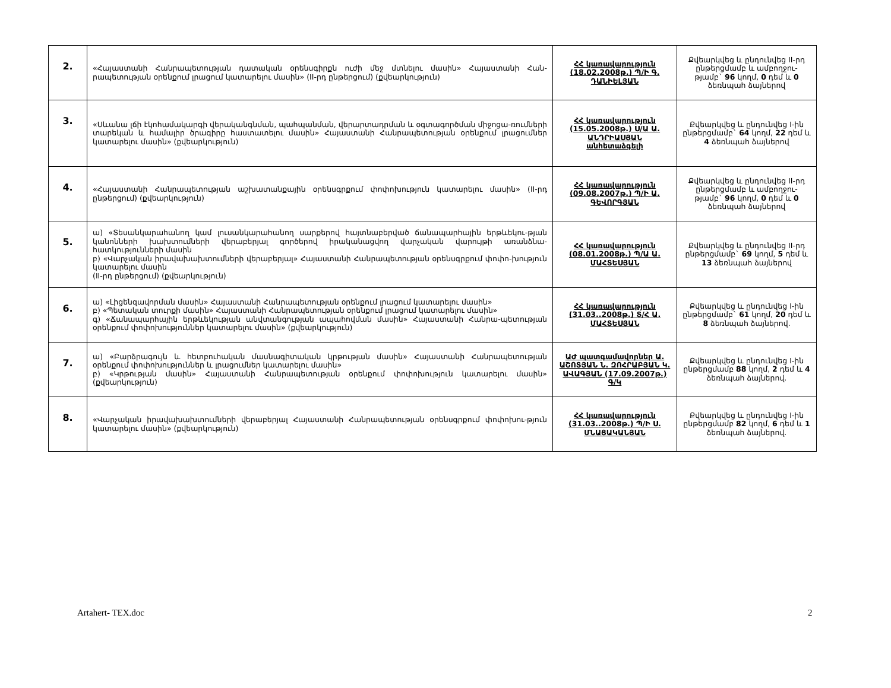| 2. | «Հայաստանի Հանրապետության դատական օրենսգիրքն ուժի մեջ մտնելու մասին» Հայաստանի Հան-րապետության օրենքում լրացում կատարելու մասին» (II-րդ ընթերցում) (քվեարկություն) | ՀՀ կառավարություն (18.02.2008թ.) Պ/Ի Գ. ԴԱՆԻԵԼՅԱՆ | Քվեարկվեց և ընդունվեց II-րդ ընթերցմամբ և ամբողջու-թյամբ` 96 կողմ, 0 դեմ և 0 ձեռնպահ ձայներով |
| 3. | «Սևանա լճի էկոհամակարգի վերականգնման, պահպանման, վերարտադրման և օգտագործման միջոցա-ռումների տարեկան և համալիր ծրագիրը հաստատելու մասին» Հայաստանի Հանրապետության օրենքում լրացումներ կատարելու մասին» (քվեարկություն) | ՀՀ կառավարություն (15.05.2008թ.) Ս/Ա Ա. ԱՆԴՐԻԱՍՅԱՆ անհետաձգելի | Քվեարկվեց և ընդունվեց I-ին ընթերցմամբ` 64 կողմ, 22 դեմ և 4 ձեռնպահ ձայներով |
| 4. | «Հայաստանի Հանրապետության աշխատանքային օրենսգրքում փոփոխություն կատարելու մասին» (II-րդ ընթերցում) (քվեարկություն) | ՀՀ կառավարություն (09.08.2007թ.) Պ/Ի Ա. ԳԵՎՈՐԳՅԱՆ | Քվեարկվեց և ընդունվեց II-րդ ընթերցմամբ և ամբողջու-թյամբ` 96 կողմ, 0 դեմ և 0 ձեռնպահ ձայներով |
| 5. | ա) «Տեսանկարահանող կամ լուսանկարահանող սարքերով հայտնաբերված ճանապարհային երթևեկու-թյան կանոնների խախտումների վերաբերյալ գործերով իրականացվող վարչական վարույթի առանձնա-հատկությունների մասին բ) «Վարչական իրավախախտումների վերաբերյալ» Հայաստանի Հանրապետության օրենսգրքում փոփո-խություն կատարելու մասին (II-րդ ընթերցում) (քվեարկություն) | ՀՀ կառավարություն (08.01.2008թ.) Պ/Ա Ա. ՄԱՀՏԵՍՅԱՆ | Քվեարկվեց և ընդունվեց II-րդ ընթերցմամբ` 69 կողմ, 5 դեմ և 13 ձեռնպահ ձայներով |
| 6. | ա) «Լիցենզավորման մասին» Հայաստանի Հանրապետության օրենքում լրացում կատարելու մասին» բ) «Պետական տուրքի մասին» Հայաստանի Հանրապետության օրենքում լրացում կատարելու մասին» գ) «Ճանապարհային երթևեկության անվտանգության ապահովման մասին» Հայաստանի Հանրա-պետության օրենքում փոփոխություններ կատարելու մասին» (քվեարկություն) | ՀՀ կառավարություն (31.03..2008թ.) Տ/Հ Ա. ՄԱՀՏԵՍՅԱՆ | Քվեարկվեց և ընդունվեց I-ին ընթերցմամբ` 61 կողմ, 20 դեմ և 8 ձեռնպահ ձայներով. |
| 7. | ա) «Բարձրագույն և հետբուհական մասնագիտական կրթության մասին» Հայաստանի Հանրապետության օրենքում փոփոխություններ և լրացումներ կատարելու մասին» բ) «Կրթության մասին» Հայաստանի Հանրապետության օրենքում փոփոխություն կատարելու մասին» (քվեարկություն) | ԱԺ պատգամավորներ Ա. ԱՇՈՏՅԱՆ Ն. ԶՈՀՐԱԲՅԱՆ Կ. ԱՎԱԳՅԱՆ (17.09.2007թ.) Գ/Կ | Քվեարկվեց և ընդունվեց I-ին ընթերցմամբ 88 կողմ, 2 դեմ և 4 ձեռնպահ ձայներով. |
| 8. | «Վարչական իրավախախտումների վերաբերյալ Հայաստանի Հանրապետության օրենսգրքում փոփոխու-թյուն կատարելու մասին» (քվեարկություն) | ՀՀ կառավարություն (31.03..2008թ.) Պ/Ի Ս. ՄՆԱՑԱԿԱՆՅԱՆ | Քվեարկվեց և ընդունվեց I-ին ընթերցմամբ 82 կողմ, 6 դեմ և 1 ձեռնպահ ձայներով. |
Artahert- TEX.doc 2